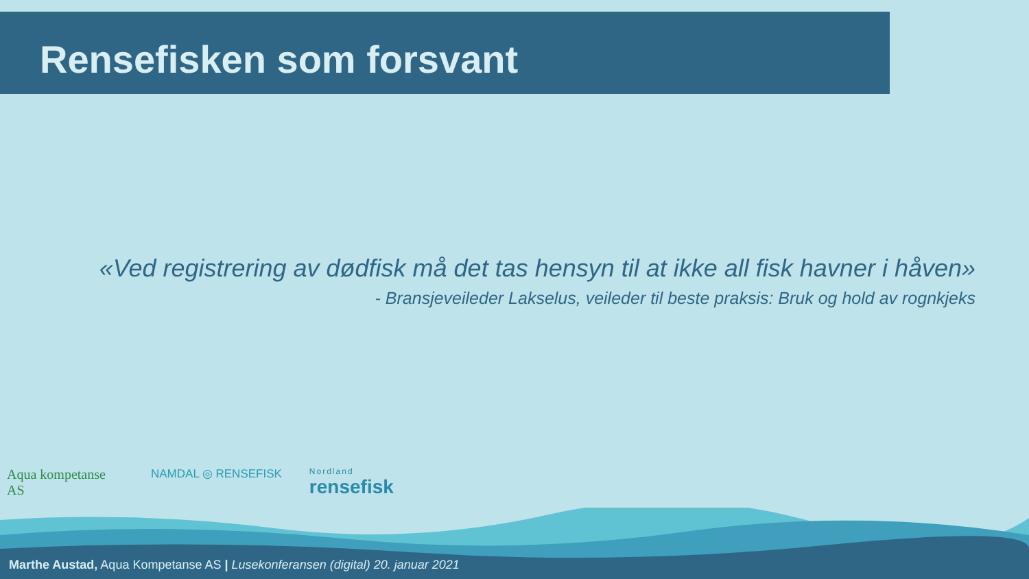Rensefisken som forsvant
«Ved registrering av dødfisk må det tas hensyn til at ikke all fisk havner i håven»
- Bransjeveileder Lakselus, veileder til beste praksis: Bruk og hold av rognkjeks
Aqua kompetanse AS
NAMDAL ◎ RENSEFISK
Nordland
rensefisk
Marthe Austad, Aqua Kompetanse AS | Lusekonferansen (digital) 20. januar 2021